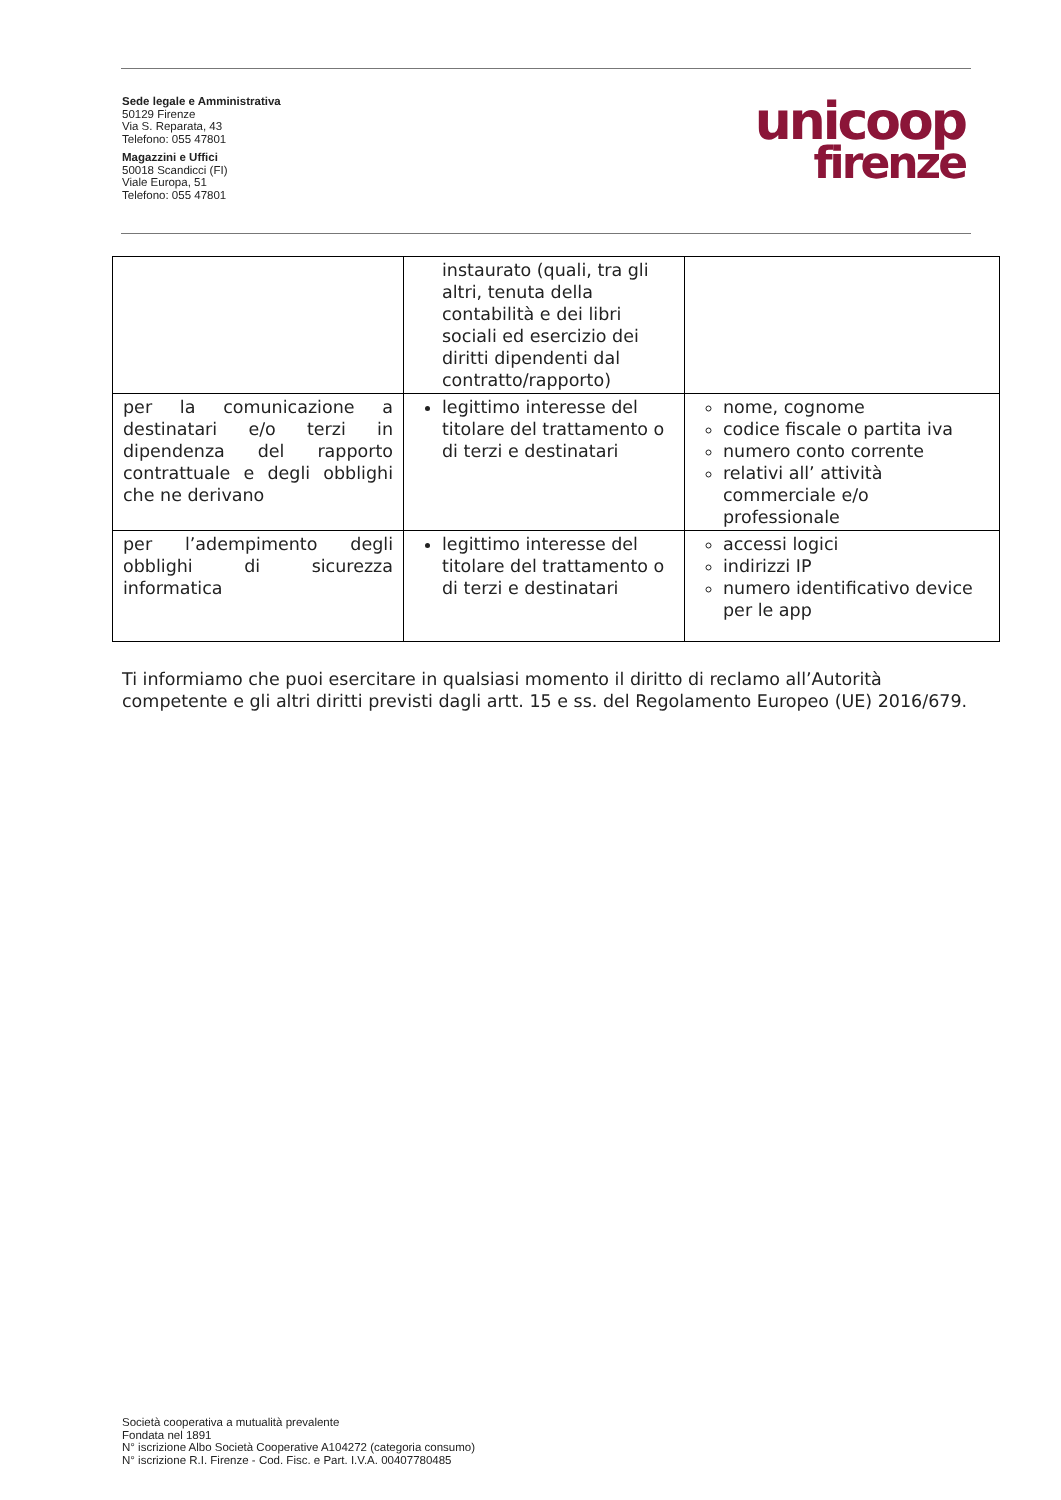Sede legale e Amministrativa
50129 Firenze
Via S. Reparata, 43
Telefono: 055 47801
Magazzini e Uffici
50018 Scandicci (FI)
Viale Europa, 51
Telefono: 055 47801
unicoop
firenze
| | instaurato (quali, tra gli altri, tenuta della contabilità e dei libri sociali ed esercizio dei diritti dipendenti dal contratto/rapporto) | |
| per la comunicazione a destinatari e/o terzi in dipendenza del rapporto contrattuale e degli obblighi che ne derivano | legittimo interesse del titolare del trattamento o di terzi e destinatari | nome, cognome codice fiscale o partita iva numero conto corrente relativi all’ attività commerciale e/o professionale |
| per l’adempimento degli obblighi di sicurezza informatica | legittimo interesse del titolare del trattamento o di terzi e destinatari | accessi logici indirizzi IP numero identificativo device per le app |
Ti informiamo che puoi esercitare in qualsiasi momento il diritto di reclamo all’Autorità competente e gli altri diritti previsti dagli artt. 15 e ss. del Regolamento Europeo (UE) 2016/679.
Società cooperativa a mutualità prevalente
Fondata nel 1891
N° iscrizione Albo Società Cooperative A104272 (categoria consumo)
N° iscrizione R.I. Firenze - Cod. Fisc. e Part. I.V.A. 00407780485